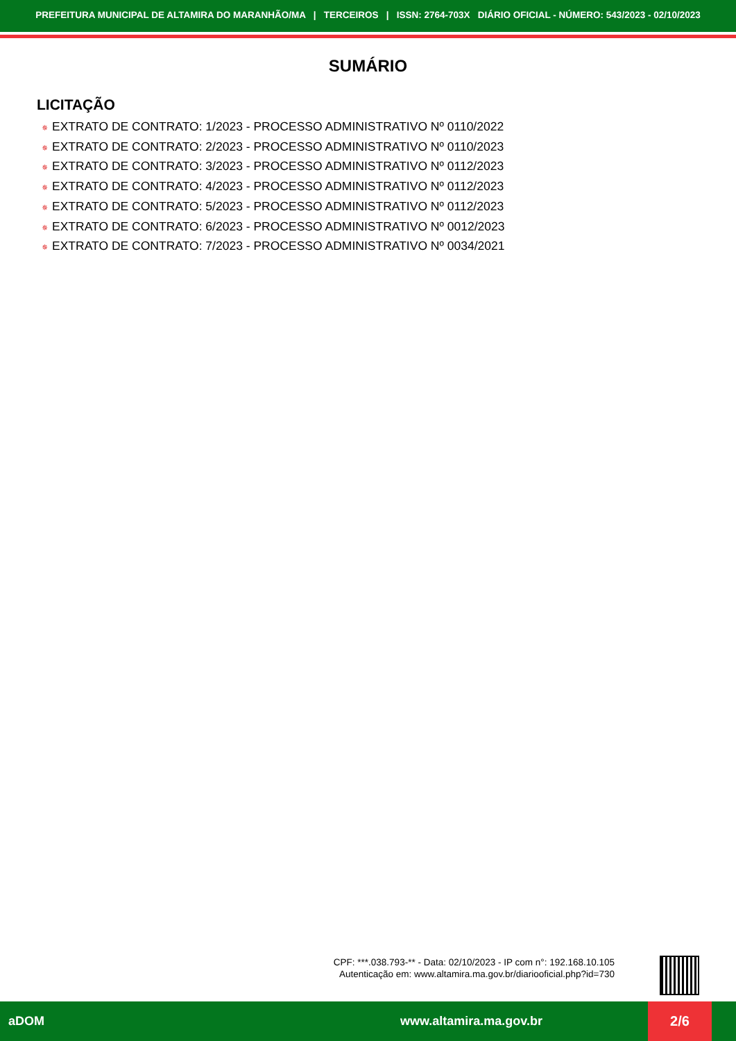PREFEITURA MUNICIPAL DE ALTAMIRA DO MARANHÃO/MA | TERCEIROS | ISSN: 2764-703X DIÁRIO OFICIAL - NÚMERO: 543/2023 - 02/10/2023
SUMÁRIO
LICITAÇÃO
✵ EXTRATO DE CONTRATO: 1/2023 - PROCESSO ADMINISTRATIVO Nº 0110/2022
✵ EXTRATO DE CONTRATO: 2/2023 - PROCESSO ADMINISTRATIVO Nº 0110/2023
✵ EXTRATO DE CONTRATO: 3/2023 - PROCESSO ADMINISTRATIVO Nº 0112/2023
✵ EXTRATO DE CONTRATO: 4/2023 - PROCESSO ADMINISTRATIVO Nº 0112/2023
✵ EXTRATO DE CONTRATO: 5/2023 - PROCESSO ADMINISTRATIVO Nº 0112/2023
✵ EXTRATO DE CONTRATO: 6/2023 - PROCESSO ADMINISTRATIVO Nº 0012/2023
✵ EXTRATO DE CONTRATO: 7/2023 - PROCESSO ADMINISTRATIVO Nº 0034/2021
CPF: ***.038.793-** - Data: 02/10/2023 - IP com n°: 192.168.10.105
Autenticação em: www.altamira.ma.gov.br/diariooficial.php?id=730
aDOM www.altamira.ma.gov.br
2/6